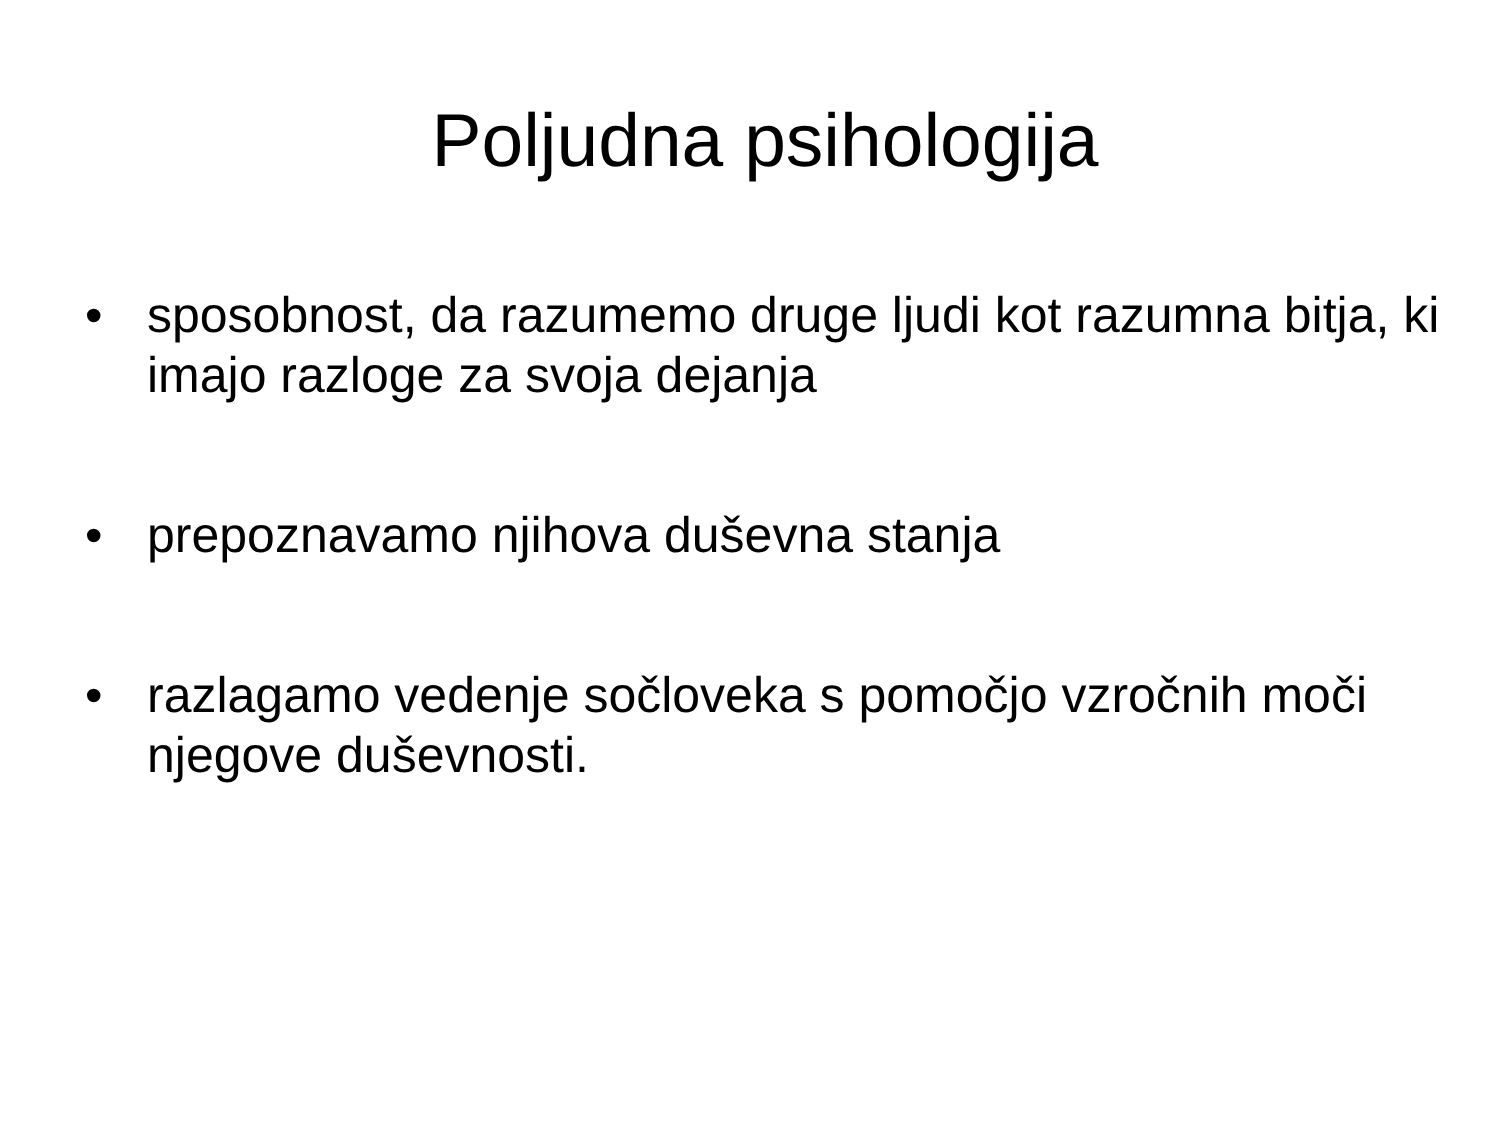Poljudna psihologija
• sposobnost, da razumemo druge ljudi kot razumna bitja, ki imajo razloge za svoja dejanja
• prepoznavamo njihova duševna stanja
• razlagamo vedenje sočloveka s pomočjo vzročnih moči njegove duševnosti.